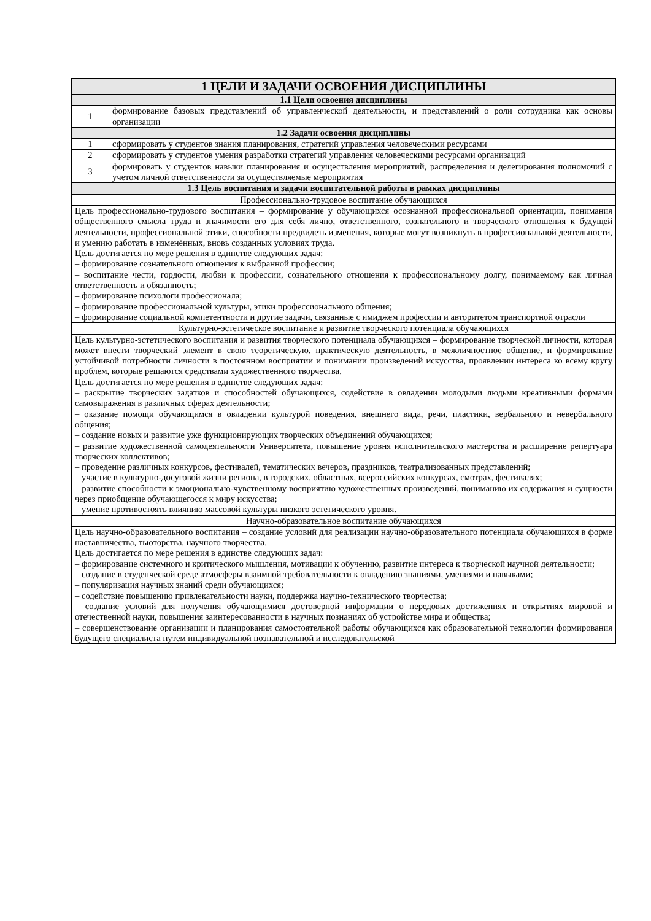| 1 ЦЕЛИ И ЗАДАЧИ ОСВОЕНИЯ ДИСЦИПЛИНЫ | |
| --- | --- |
| 1.1 Цели освоения дисциплины | |
| 1 | формирование базовых представлений об управленческой деятельности, и представлений о роли сотрудника как основы организации |
| 1.2 Задачи освоения дисциплины | |
| 1 | сформировать у студентов знания планирования, стратегий управления человеческими ресурсами |
| 2 | сформировать у студентов умения разработки стратегий управления человеческими ресурсами организаций |
| 3 | формировать у студентов навыки планирования и осуществления мероприятий, распределения и делегирования полномочий с учетом личной ответственности за осуществляемые мероприятия |
| 1.3 Цель воспитания и задачи воспитательной работы в рамках дисциплины | |
| Профессионально-трудовое воспитание обучающихся | |
| Цель профессионально-трудового воспитания – формирование у обучающихся осознанной профессиональной ориентации, понимания общественного смысла труда и значимости его для себя лично, ответственного, сознательного и творческого отношения к будущей деятельности, профессиональной этики, способности предвидеть изменения, которые могут возникнуть в профессиональной деятельности, и умению работать в изменённых, вновь созданных условиях труда. Цель достигается по мере решения в единстве следующих задач: – формирование сознательного отношения к выбранной профессии; – воспитание чести, гордости, любви к профессии, сознательного отношения к профессиональному долгу, понимаемому как личная ответственность и обязанность; – формирование психологи профессионала; – формирование профессиональной культуры, этики профессионального общения; – формирование социальной компетентности и другие задачи, связанные с имиджем профессии и авторитетом транспортной отрасли | |
| Культурно-эстетическое воспитание и развитие творческого потенциала обучающихся | |
| Цель культурно-эстетического воспитания и развития творческого потенциала обучающихся – формирование творческой личности, которая может внести творческий элемент в свою теоретическую, практическую деятельность, в межличностное общение, и формирование устойчивой потребности личности в постоянном восприятии и понимании произведений искусства, проявлении интереса ко всему кругу проблем, которые решаются средствами художественного творчества. Цель достигается по мере решения в единстве следующих задач: – раскрытие творческих задатков и способностей обучающихся, содействие в овладении молодыми людьми креативными формами самовыражения в различных сферах деятельности; – оказание помощи обучающимся в овладении культурой поведения, внешнего вида, речи, пластики, вербального и невербального общения; – создание новых и развитие уже функционирующих творческих объединений обучающихся; – развитие художественной самодеятельности Университета, повышение уровня исполнительского мастерства и расширение репертуара творческих коллективов; – проведение различных конкурсов, фестивалей, тематических вечеров, праздников, театрализованных представлений; – участие в культурно-досуговой жизни региона, в городских, областных, всероссийских конкурсах, смотрах, фестивалях; – развитие способности к эмоционально-чувственному восприятию художественных произведений, пониманию их содержания и сущности через приобщение обучающегосся к миру искусства; – умение противостоять влиянию массовой культуры низкого эстетического уровня. | |
| Научно-образовательное воспитание обучающихся | |
| Цель научно-образовательного воспитания – создание условий для реализации научно-образовательного потенциала обучающихся в форме наставничества, тьюторства, научного творчества. Цель достигается по мере решения в единстве следующих задач: – формирование системного и критического мышления, мотивации к обучению, развитие интереса к творческой научной деятельности; – создание в студенческой среде атмосферы взаимной требовательности к овладению знаниями, умениями и навыками; – популяризация научных знаний среди обучающихся; – содействие повышению привлекательности науки, поддержка научно-технического творчества; – создание условий для получения обучающимися достоверной информации о передовых достижениях и открытиях мировой и отечественной науки, повышения заинтересованности в научных познаниях об устройстве мира и общества; – совершенствование организации и планирования самостоятельной работы обучающихся как образовательной технологии формирования будущего специалиста путем индивидуальной познавательной и исследовательской | |